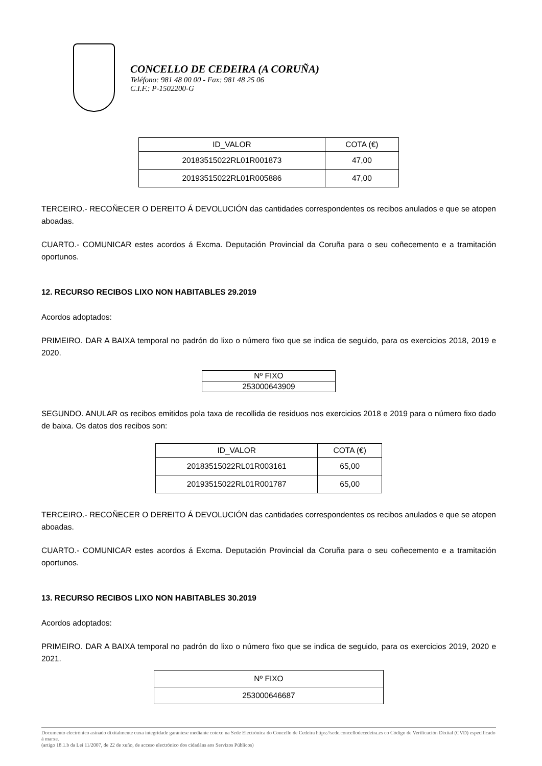CONCELLO DE CEDEIRA (A CORUÑA)
Teléfono: 981 48 00 00 - Fax: 981 48 25 06
C.I.F.: P-1502200-G
| ID_VALOR | COTA (€) |
| --- | --- |
| 20183515022RL01R001873 | 47,00 |
| 20193515022RL01R005886 | 47,00 |
TERCEIRO.- RECOÑECER O DEREITO Á DEVOLUCIÓN das cantidades correspondentes os recibos anulados e que se atopen aboadas.
CUARTO.- COMUNICAR estes acordos á Excma. Deputación Provincial da Coruña para o seu coñecemento e a tramitación oportunos.
12. RECURSO RECIBOS LIXO NON HABITABLES 29.2019
Acordos adoptados:
PRIMEIRO. DAR A BAIXA temporal no padrón do lixo o número fixo que se indica de seguido, para os exercicios 2018, 2019 e 2020.
| Nº FIXO |
| --- |
| 253000643909 |
SEGUNDO. ANULAR os recibos emitidos pola taxa de recollida de residuos nos exercicios 2018 e 2019 para o número fixo dado de baixa. Os datos dos recibos son:
| ID_VALOR | COTA (€) |
| --- | --- |
| 20183515022RL01R003161 | 65,00 |
| 20193515022RL01R001787 | 65,00 |
TERCEIRO.- RECOÑECER O DEREITO Á DEVOLUCIÓN das cantidades correspondentes os recibos anulados e que se atopen aboadas.
CUARTO.- COMUNICAR estes acordos á Excma. Deputación Provincial da Coruña para o seu coñecemento e a tramitación oportunos.
13. RECURSO RECIBOS LIXO NON HABITABLES 30.2019
Acordos adoptados:
PRIMEIRO. DAR A BAIXA temporal no padrón do lixo o número fixo que se indica de seguido, para os exercicios 2019, 2020 e 2021.
| Nº FIXO |
| --- |
| 253000646687 |
Documento electrónico asinado dixitalmente cuxa integridade garántese mediante cotexo na Sede Electrónica do Concello de Cedeira https://sede.concellodecedeira.es co Código de Verificación Dixital (CVD) especificado á marxe.
(artigo 18.1.b da Lei 11/2007, de 22 de xuño, de acceso electrónico dos cidadáns aos Servizos Públicos)